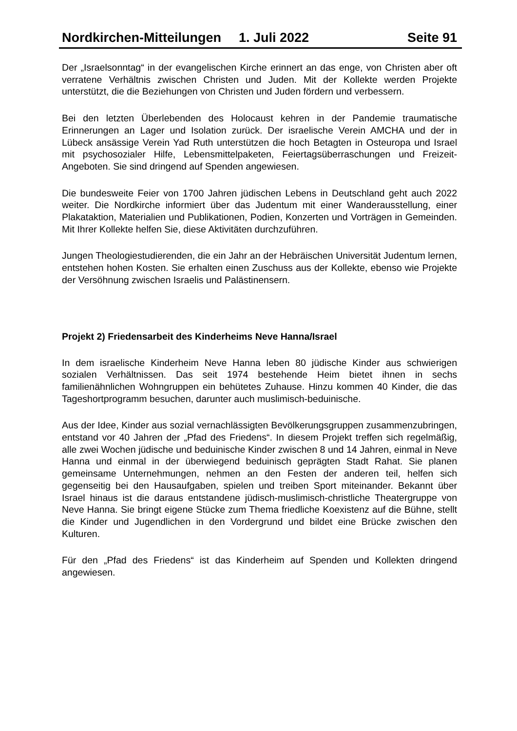Nordkirchen-Mitteilungen 1. Juli 2022 Seite 91
Der „Israelsonntag“ in der evangelischen Kirche erinnert an das enge, von Christen aber oft verratene Verhältnis zwischen Christen und Juden. Mit der Kollekte werden Projekte unterstützt, die die Beziehungen von Christen und Juden fördern und verbessern.
Bei den letzten Überlebenden des Holocaust kehren in der Pandemie traumatische Erinnerungen an Lager und Isolation zurück. Der israelische Verein AMCHA und der in Lübeck ansässige Verein Yad Ruth unterstützen die hoch Betagten in Osteuropa und Israel mit psychosozialer Hilfe, Lebensmittelpaketen, Feiertagsüberraschungen und Freizeit-Angeboten. Sie sind dringend auf Spenden angewiesen.
Die bundesweite Feier von 1700 Jahren jüdischen Lebens in Deutschland geht auch 2022 weiter. Die Nordkirche informiert über das Judentum mit einer Wanderausstellung, einer Plakataktion, Materialien und Publikationen, Podien, Konzerten und Vorträgen in Gemeinden. Mit Ihrer Kollekte helfen Sie, diese Aktivitäten durchzuführen.
Jungen Theologiestudierenden, die ein Jahr an der Hebräischen Universität Judentum lernen, entstehen hohen Kosten. Sie erhalten einen Zuschuss aus der Kollekte, ebenso wie Projekte der Versöhnung zwischen Israelis und Palästinensern.
Projekt 2) Friedensarbeit des Kinderheims Neve Hanna/Israel
In dem israelische Kinderheim Neve Hanna leben 80 jüdische Kinder aus schwierigen sozialen Verhältnissen. Das seit 1974 bestehende Heim bietet ihnen in sechs familienähnlichen Wohngruppen ein behütetes Zuhause. Hinzu kommen 40 Kinder, die das Tageshortprogramm besuchen, darunter auch muslimisch-beduinische.
Aus der Idee, Kinder aus sozial vernachlässigten Bevölkerungsgruppen zusammenzubringen, entstand vor 40 Jahren der „Pfad des Friedens“. In diesem Projekt treffen sich regelmäßig, alle zwei Wochen jüdische und beduinische Kinder zwischen 8 und 14 Jahren, einmal in Neve Hanna und einmal in der überwiegend beduinisch geprägten Stadt Rahat. Sie planen gemeinsame Unternehmungen, nehmen an den Festen der anderen teil, helfen sich gegenseitig bei den Hausaufgaben, spielen und treiben Sport miteinander. Bekannt über Israel hinaus ist die daraus entstandene jüdisch-muslimisch-christliche Theatergruppe von Neve Hanna. Sie bringt eigene Stücke zum Thema friedliche Koexistenz auf die Bühne, stellt die Kinder und Jugendlichen in den Vordergrund und bildet eine Brücke zwischen den Kulturen.
Für den „Pfad des Friedens“ ist das Kinderheim auf Spenden und Kollekten dringend angewiesen.